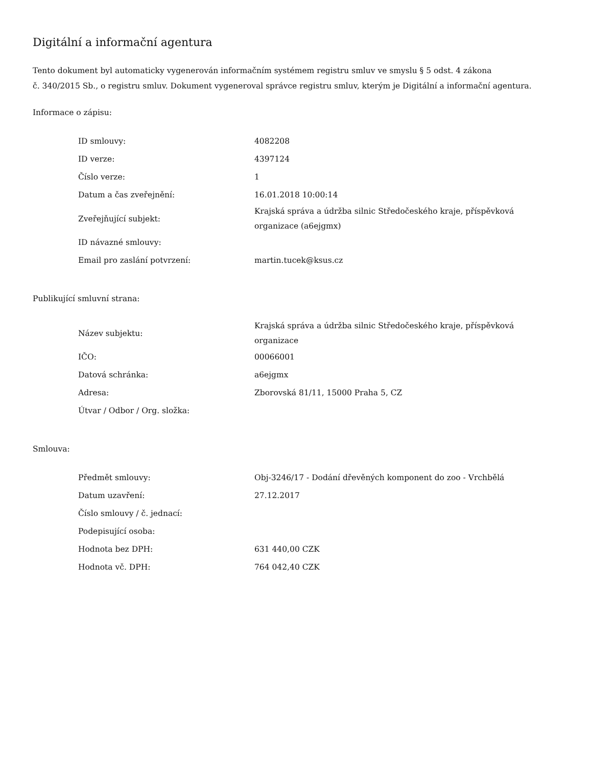Digitální a informační agentura
Tento dokument byl automaticky vygenerován informačním systémem registru smluv ve smyslu § 5 odst. 4 zákona
č. 340/2015 Sb., o registru smluv. Dokument vygeneroval správce registru smluv, kterým je Digitální a informační agentura.
Informace o zápisu:
| ID smlouvy: | 4082208 |
| ID verze: | 4397124 |
| Číslo verze: | 1 |
| Datum a čas zveřejnění: | 16.01.2018 10:00:14 |
| Zveřejňující subjekt: | Krajská správa a údržba silnic Středočeského kraje, příspěvková organizace (a6ejgmx) |
| ID návazné smlouvy: | |
| Email pro zaslání potvrzení: | martin.tucek@ksus.cz |
Publikující smluvní strana:
| Název subjektu: | Krajská správa a údržba silnic Středočeského kraje, příspěvková organizace |
| IČO: | 00066001 |
| Datová schránka: | a6ejgmx |
| Adresa: | Zborovská 81/11, 15000 Praha 5, CZ |
| Útvar / Odbor / Org. složka: | |
Smlouva:
| Předmět smlouvy: | Obj-3246/17 - Dodání dřevěných komponent do zoo - Vrchbělá |
| Datum uzavření: | 27.12.2017 |
| Číslo smlouvy / č. jednací: | |
| Podepisující osoba: | |
| Hodnota bez DPH: | 631 440,00 CZK |
| Hodnota vč. DPH: | 764 042,40 CZK |